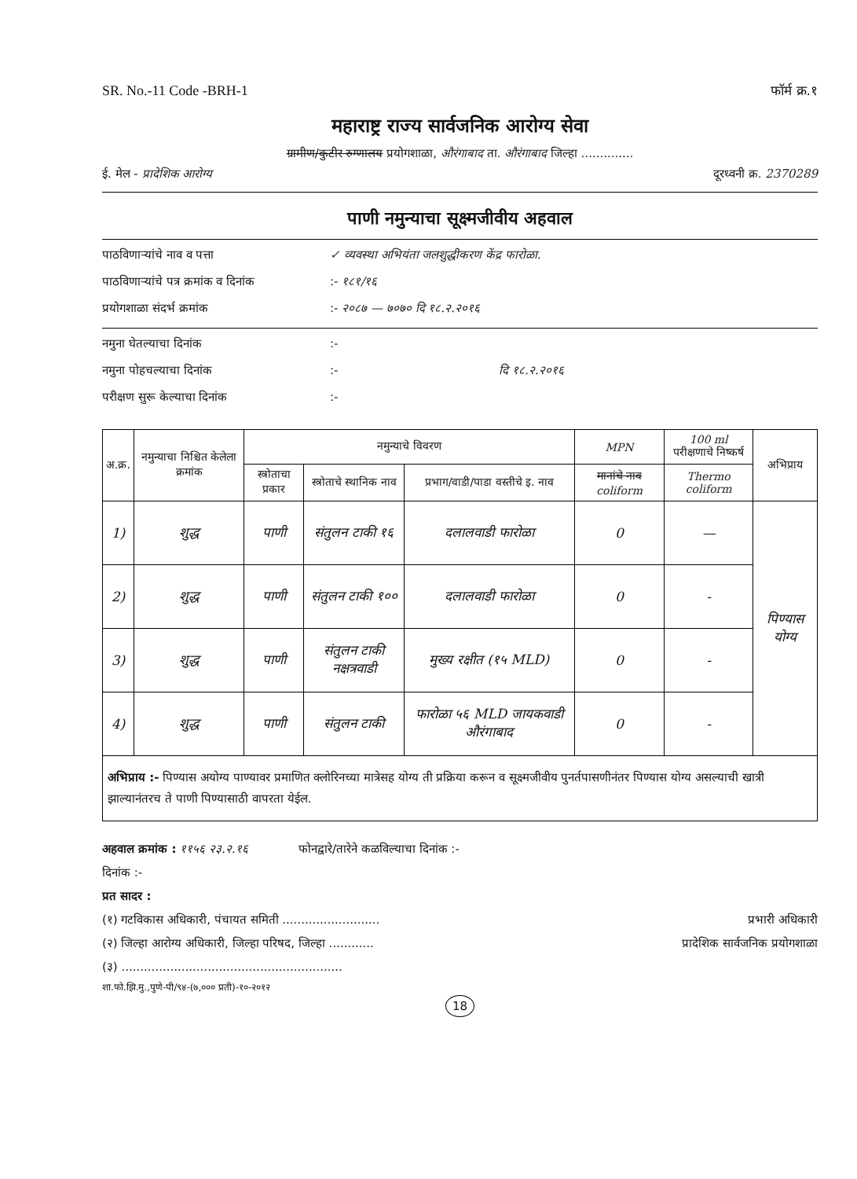SR. No.-11 Code -BRH-1 फॉर्म क्र.१
महाराष्ट्र राज्य सार्वजनिक आरोग्य सेवा
ग्रामीण/कुटीर रुग्णालय प्रयोगशाळा, औरंगाबाद ता. औरंगाबाद जिल्हा ..............
ई. मेल - प्रादेशिक आरोग्य दूरध्वनी क्र. 2370289
पाणी नमुन्याचा सूक्ष्मजीवीय अहवाल
पाठविणाऱ्यांचे नाव व पत्ता ✓ व्यवस्था अभियंता जलशुद्धीकरण केंद्र फारोळा.
पाठविणाऱ्यांचे पत्र क्रमांक व दिनांक:- १८१/१६
प्रयोगशाळा संदर्भ क्रमांक:- २०८७ — ७०७० दि १८.२.२०१६
नमुना घेतल्याचा दिनांक:-
नमुना पोहचल्याचा दिनांक:- दि १८.२.२०१६
परीक्षण सुरू केल्याचा दिनांक:-
| अ.क्र. | नमुन्याचा निश्चित केलेला क्रमांक | नमुन्याचे विवरण | | | MPN | 100 ml परीक्षणाचे निष्कर्ष | अभिप्राय |
| --- | --- | --- | --- | --- | --- | --- | --- |
| | | स्त्रोताचा प्रकार | स्त्रोताचे स्थानिक नाव | प्रभाग/वाडी/पाडा वस्तीचे इ. नाव | मानांचे नाव coliform | Thermo coliform | |
| 1) | शुद्ध | पाणी | संतुलन टाकी १६ | दलालवाडी फारोळा | 0 | — | पिण्यास योग्य |
| 2) | शुद्ध | पाणी | संतुलन टाकी १०० | दलालवाडी फारोळा | 0 | - | |
| 3) | शुद्ध | पाणी | संतुलन टाकी नक्षत्रवाडी | मुख्य रक्षीत (१५ MLD) | 0 | - | |
| 4) | शुद्ध | पाणी | संतुलन टाकी | फारोळा ५६ MLD जायकवाडी औरंगाबाद | 0 | - | |
अभिप्राय :- पिण्यास अयोग्य पाण्यावर प्रमाणित क्लोरिनच्या मात्रेसह योग्य ती प्रक्रिया करून व सूक्ष्मजीवीय पुनर्तपासणीनंतर पिण्यास योग्य असल्याची खात्री झाल्यानंतरच ते पाणी पिण्यासाठी वापरता येईल.
अहवाल क्रमांक : ११५६ २३.२.१६ फोनद्वारे/तारेने कळविल्याचा दिनांक :-
दिनांक :-
प्रत सादर :
(१) गटविकास अधिकारी, पंचायत समिती .......................... प्रभारी अधिकारी
(२) जिल्हा आरोग्य अधिकारी, जिल्हा परिषद, जिल्हा ............ प्रादेशिक सार्वजनिक प्रयोगशाळा
(३) ...........................................................
शा.फो.झि.मु.,पुणे-पी/९४-(७,००० प्रती)-१०-२०१२
18